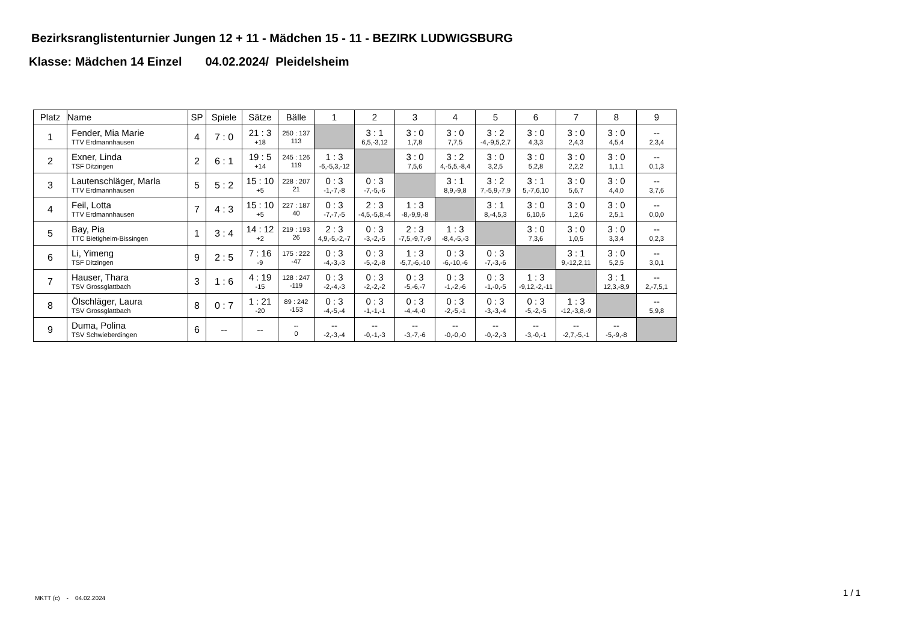Bezirksranglistenturnier Jungen 12 + 11 - Mädchen 15 - 11 - BEZIRK LUDWIGSBURG
Klasse: Mädchen 14 Einzel 04.02.2024/ Pleidelsheim
| Platz | Name | SP | Spiele | Sätze | Bälle | 1 | 2 | 3 | 4 | 5 | 6 | 7 | 8 | 9 |
| --- | --- | --- | --- | --- | --- | --- | --- | --- | --- | --- | --- | --- | --- | --- |
| 1 | Fender, Mia Marie TTV Erdmannhausen | 4 | 7 : 0 | 21 : 3 +18 | 250 : 137 113 | | 3 : 1 6,5,-3,12 | 3 : 0 1,7,8 | 3 : 0 7,7,5 | 3 : 2 -4,-9,5,2,7 | 3 : 0 4,3,3 | 3 : 0 2,4,3 | 3 : 0 4,5,4 | -- 2,3,4 |
| 2 | Exner, Linda TSF Ditzingen | 2 | 6 : 1 | 19 : 5 +14 | 245 : 126 119 | 1 : 3 -6,-5,3,-12 | | 3 : 0 7,5,6 | 3 : 2 4,-5,5,-8,4 | 3 : 0 3,2,5 | 3 : 0 5,2,8 | 3 : 0 2,2,2 | 3 : 0 1,1,1 | -- 0,1,3 |
| 3 | Lautenschläger, Marla TTV Erdmannhausen | 5 | 5 : 2 | 15 : 10 +5 | 228 : 207 21 | 0 : 3 -1,-7,-8 | 0 : 3 -7,-5,-6 | | 3 : 1 8,9,-9,8 | 3 : 2 7,-5,9,-7,9 | 3 : 1 5,-7,6,10 | 3 : 0 5,6,7 | 3 : 0 4,4,0 | -- 3,7,6 |
| 4 | Feil, Lotta TTV Erdmannhausen | 7 | 4 : 3 | 15 : 10 +5 | 227 : 187 40 | 0 : 3 -7,-7,-5 | 2 : 3 -4,5,-5,8,-4 | 1 : 3 -8,-9,9,-8 | | 3 : 1 8,-4,5,3 | 3 : 0 6,10,6 | 3 : 0 1,2,6 | 3 : 0 2,5,1 | -- 0,0,0 |
| 5 | Bay, Pia TTC Bietigheim-Bissingen | 1 | 3 : 4 | 14 : 12 +2 | 219 : 193 26 | 2 : 3 4,9,-5,-2,-7 | 0 : 3 -3,-2,-5 | 2 : 3 -7,5,-9,7,-9 | 1 : 3 -8,4,-5,-3 | | 3 : 0 7,3,6 | 3 : 0 1,0,5 | 3 : 0 3,3,4 | -- 0,2,3 |
| 6 | Li, Yimeng TSF Ditzingen | 9 | 2 : 5 | 7 : 16 -9 | 175 : 222 -47 | 0 : 3 -4,-3,-3 | 0 : 3 -5,-2,-8 | 1 : 3 -5,7,-6,-10 | 0 : 3 -6,-10,-6 | 0 : 3 -7,-3,-6 | | 3 : 1 9,-12,2,11 | 3 : 0 5,2,5 | -- 3,0,1 |
| 7 | Hauser, Thara TSV Grossglattbach | 3 | 1 : 6 | 4 : 19 -15 | 128 : 247 -119 | 0 : 3 -2,-4,-3 | 0 : 3 -2,-2,-2 | 0 : 3 -5,-6,-7 | 0 : 3 -1,-2,-6 | 0 : 3 -1,-0,-5 | 1 : 3 -9,12,-2,-11 | | 3 : 1 12,3,-8,9 | -- 2,-7,5,1 |
| 8 | Ölschläger, Laura TSV Grossglattbach | 8 | 0 : 7 | 1 : 21 -20 | 89 : 242 -153 | 0 : 3 -4,-5,-4 | 0 : 3 -1,-1,-1 | 0 : 3 -4,-4,-0 | 0 : 3 -2,-5,-1 | 0 : 3 -3,-3,-4 | 0 : 3 -5,-2,-5 | 1 : 3 -12,-3,8,-9 | | -- 5,9,8 |
| 9 | Duma, Polina TSV Schwieberdingen | 6 | -- | -- | -- 0 | -- -2,-3,-4 | -- -0,-1,-3 | -- -3,-7,-6 | -- -0,-0,-0 | -- -0,-2,-3 | -- -3,-0,-1 | -- -2,7,-5,-1 | -- -5,-9,-8 | |
MKTT (c) - 04.02.2024
1 / 1